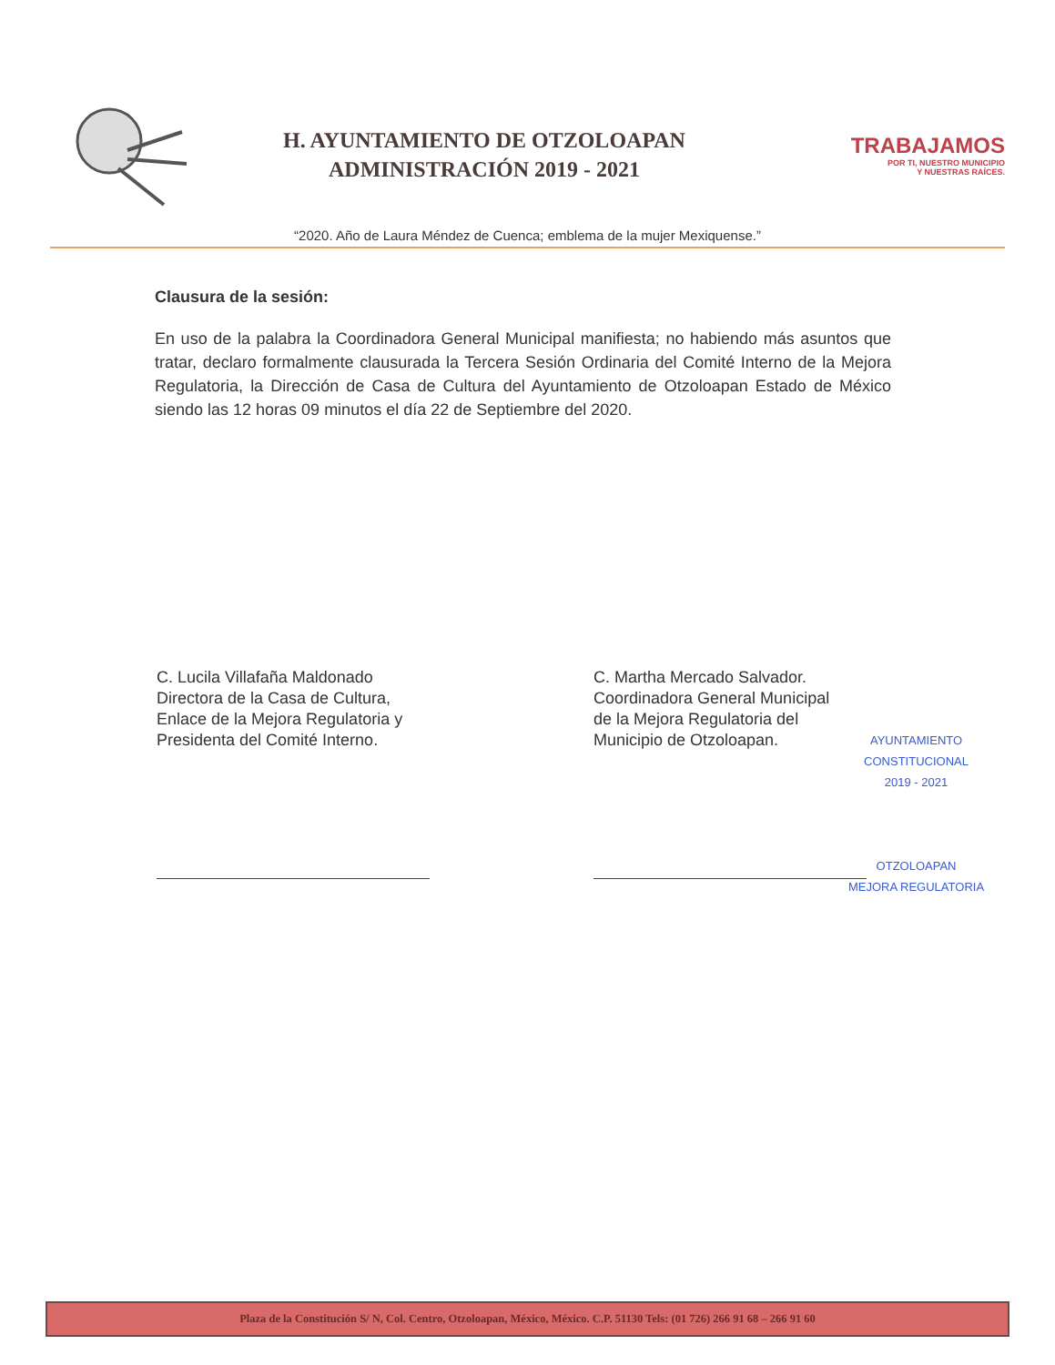H. AYUNTAMIENTO DE OTZOLOAPAN
ADMINISTRACIÓN 2019 - 2021
TRABAJAMOS
POR TI, NUESTRO MUNICIPIO
Y NUESTRAS RAÍCES.
“2020. Año de Laura Méndez de Cuenca; emblema de la mujer Mexiquense.”
Clausura de la sesión:
En uso de la palabra la Coordinadora General Municipal manifiesta; no habiendo más asuntos que tratar, declaro formalmente clausurada la Tercera Sesión Ordinaria del Comité Interno de la Mejora Regulatoria, la Dirección de Casa de Cultura del Ayuntamiento de Otzoloapan Estado de México siendo las 12 horas 09 minutos el día 22 de Septiembre del 2020.
C. Lucila Villafaña Maldonado
Directora de la Casa de Cultura,
Enlace de la Mejora Regulatoria y
Presidenta del Comité Interno.
C. Martha Mercado Salvador.
Coordinadora General Municipal
de la Mejora Regulatoria del
Municipio de Otzoloapan.
AYUNTAMIENTO
CONSTITUCIONAL
2019 - 2021
OTZOLOAPAN
MEJORA REGULATORIA
Plaza de la Constitución S/ N, Col. Centro, Otzoloapan, México, México. C.P. 51130 Tels: (01 726) 266 91 68 – 266 91 60